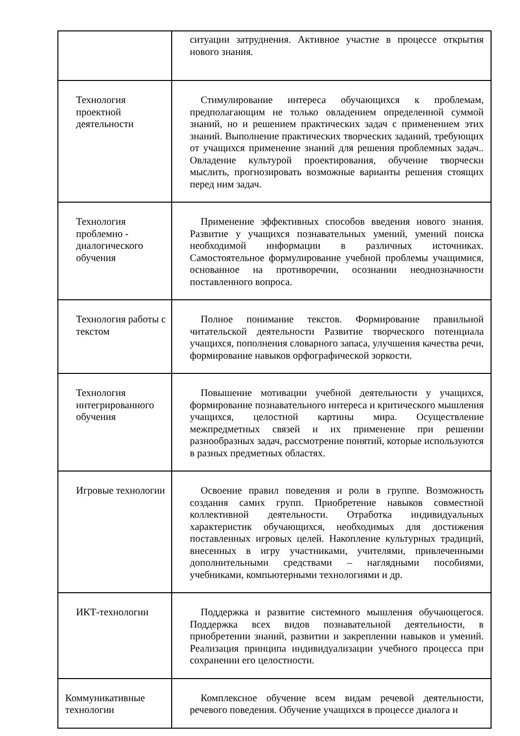| | ситуации затруднения. Активное участие в процессе открытия нового знания. |
| Технология проектной деятельности | Стимулирование интереса обучающихся к проблемам, предполагающим не только овладением определенной суммой знаний, но и решением практических задач с применением этих знаний. Выполнение практических творческих заданий, требующих от учащихся применение знаний для решения проблемных задач.. Овладение культурой проектирования, обучение творчески мыслить, прогнозировать возможные варианты решения стоящих перед ним задач. |
| Технология проблемно - диалогического обучения | Применение эффективных способов введения нового знания. Развитие у учащихся познавательных умений, умений поиска необходимой информации в различных источниках. Самостоятельное формулирование учебной проблемы учащимися, основанное на противоречии, осознании неоднозначности поставленного вопроса. |
| Технология работы с текстом | Полное понимание текстов. Формирование правильной читательской деятельности Развитие творческого потенциала учащихся, пополнения словарного запаса, улучшения качества речи, формирование навыков орфографической зоркости. |
| Технология интегрированного обучения | Повышение мотивации учебной деятельности у учащихся, формирование познавательного интереса и критического мышления учащихся, целостной картины мира. Осуществление межпредметных связей и их применение при решении разнообразных задач, рассмотрение понятий, которые используются в разных предметных областях. |
| Игровые технологии | Освоение правил поведения и роли в группе. Возможность создания самих групп. Приобретение навыков совместной коллективной деятельности. Отработка индивидуальных характеристик обучающихся, необходимых для достижения поставленных игровых целей. Накопление культурных традиций, внесенных в игру участниками, учителями, привлеченными дополнительными средствами – наглядными пособиями, учебниками, компьютерными технологиями и др. |
| ИКТ-технологии | Поддержка и развитие системного мышления обучающегося. Поддержка всех видов познавательной деятельности, в приобретении знаний, развитии и закреплении навыков и умений. Реализация принципа индивидуализации учебного процесса при сохранении его целостности. |
| Коммуникативные технологии | Комплексное обучение всем видам речевой деятельности, речевого поведения. Обучение учащихся в процессе диалога и |